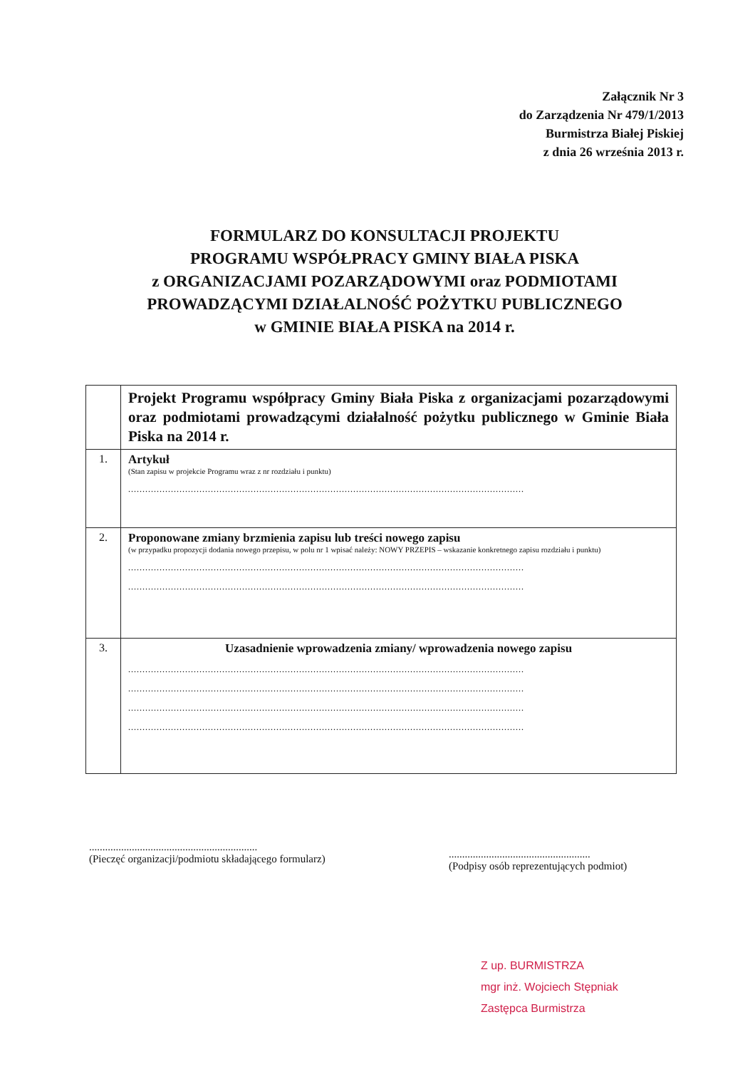Załącznik Nr 3
do Zarządzenia Nr 479/1/2013
Burmistrza Białej Piskiej
z dnia 26 września 2013 r.
FORMULARZ DO KONSULTACJI PROJEKTU
PROGRAMU WSPÓŁPRACY GMINY BIAŁA PISKA
z ORGANIZACJAMI POZARZĄDOWYMI oraz PODMIOTAMI
PROWADZĄCYMI DZIAŁALNOŚĆ POŻYTKU PUBLICZNEGO
w GMINIE BIAŁA PISKA na 2014 r.
| | Projekt Programu współpracy Gminy Biała Piska z organizacjami pozarządowymi oraz podmiotami prowadzącymi działalność pożytku publicznego w Gminie Biała Piska na 2014 r. |
| 1. | Artykuł (Stan zapisu w projekcie Programu wraz z nr rozdziału i punktu) ........................................................................................................................................... |
| 2. | Proponowane zmiany brzmienia zapisu lub treści nowego zapisu (w przypadku propozycji dodania nowego przepisu, w polu nr 1 wpisać należy: NOWY PRZEPIS – wskazanie konkretnego zapisu rozdziału i punktu) ........................................................................................................................................... ........................................................................................................................................... |
| 3. | Uzasadnienie wprowadzenia zmiany/ wprowadzenia nowego zapisu ........................................................................................................................................... ........................................................................................................................................... ........................................................................................................................................... ........................................................................................................................................... |
...............................................................
(Pieczęć organizacji/podmiotu składającego formularz)
.....................................................
(Podpisy osób reprezentujących podmiot)
Z up. BURMISTRZA
mgr inż. Wojciech Stępniak
Zastępca Burmistrza